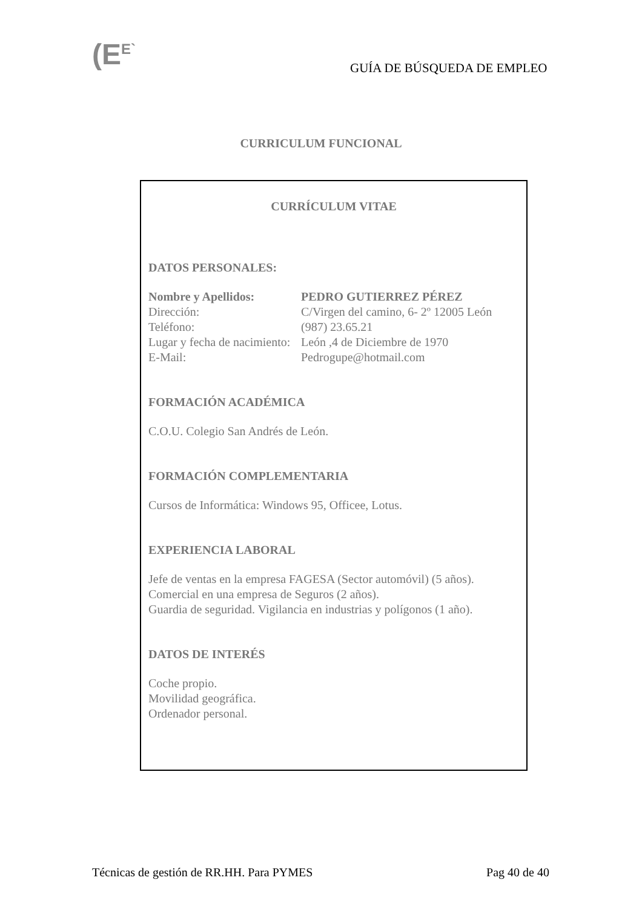(E<sup>E`</sup> GUÍA DE BÚSQUEDA DE EMPLEO
CURRICULUM FUNCIONAL
CURRÍCULUM VITAE
DATOS PERSONALES:
Nombre y Apellidos: PEDRO GUTIERREZ PÉREZ
Dirección: C/Virgen del camino, 6- 2º 12005 León
Teléfono: (987) 23.65.21
Lugar y fecha de nacimiento: León ,4 de Diciembre de 1970
E-Mail: Pedrogupe@hotmail.com
FORMACIÓN ACADÉMICA
C.O.U. Colegio San Andrés de León.
FORMACIÓN COMPLEMENTARIA
Cursos de Informática: Windows 95, Officee, Lotus.
EXPERIENCIA LABORAL
Jefe de ventas en la empresa FAGESA (Sector automóvil) (5 años).
Comercial en una empresa de Seguros (2 años).
Guardia de seguridad. Vigilancia en industrias y polígonos (1 año).
DATOS DE INTERÉS
Coche propio.
Movilidad geográfica.
Ordenador personal.
Técnicas de gestión de RR.HH. Para PYMES Pag 40 de 40